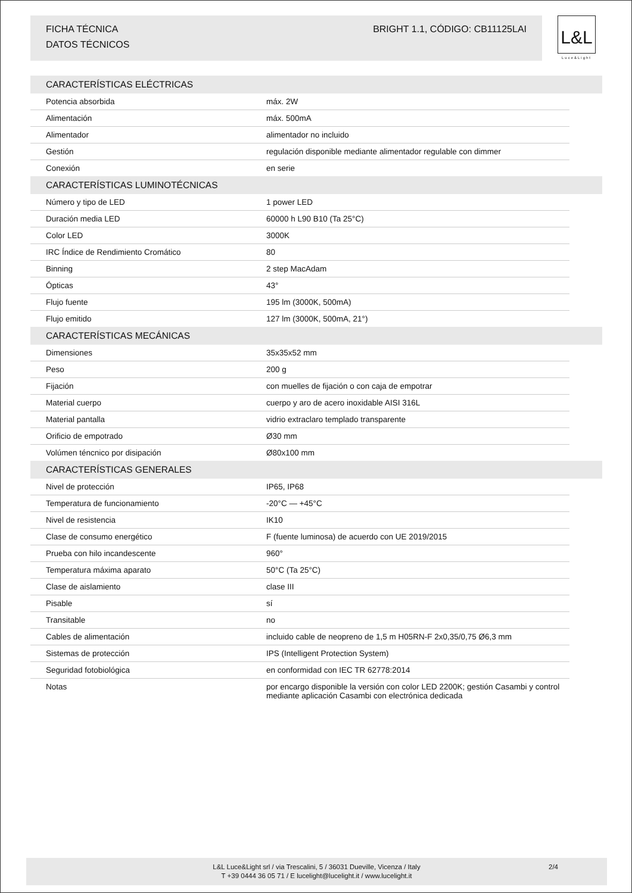FICHA TÉCNICA BRIGHT 1.1, CÓDIGO: CB11125LAI
DATOS TÉCNICOS
L&L
Luce&Light
| CARACTERÍSTICAS ELÉCTRICAS | | |
| --- | --- | --- |
| Potencia absorbida | máx. 2W | |
| Alimentación | máx. 500mA | |
| Alimentador | alimentador no incluido | |
| Gestión | regulación disponible mediante alimentador regulable con dimmer | |
| Conexión | en serie | |
| CARACTERÍSTICAS LUMINOTÉCNICAS | | |
| Número y tipo de LED | 1 power LED | |
| Duración media LED | 60000 h L90 B10 (Ta 25°C) | |
| Color LED | 3000K | |
| IRC Índice de Rendimiento Cromático | 80 | |
| Binning | 2 step MacAdam | |
| Ópticas | 43° | |
| Flujo fuente | 195 lm (3000K, 500mA) | |
| Flujo emitido | 127 lm (3000K, 500mA, 21°) | |
| CARACTERÍSTICAS MECÁNICAS | | |
| Dimensiones | 35x35x52 mm | |
| Peso | 200 g | |
| Fijación | con muelles de fijación o con caja de empotrar | |
| Material cuerpo | cuerpo y aro de acero inoxidable AISI 316L | |
| Material pantalla | vidrio extraclaro templado transparente | |
| Orificio de empotrado | Ø30 mm | |
| Volúmen téncnico por disipación | Ø80x100 mm | |
| CARACTERÍSTICAS GENERALES | | |
| Nivel de protección | IP65, IP68 | |
| Temperatura de funcionamiento | -20°C — +45°C | |
| Nivel de resistencia | IK10 | |
| Clase de consumo energético | F (fuente luminosa) de acuerdo con UE 2019/2015 | |
| Prueba con hilo incandescente | 960° | |
| Temperatura máxima aparato | 50°C (Ta 25°C) | |
| Clase de aislamiento | clase III | |
| Pisable | sí | |
| Transitable | no | |
| Cables de alimentación | incluido cable de neopreno de 1,5 m H05RN-F 2x0,35/0,75 Ø6,3 mm | |
| Sistemas de protección | IPS (Intelligent Protection System) | |
| Seguridad fotobiológica | en conformidad con IEC TR 62778:2014 | |
| Notas | por encargo disponible la versión con color LED 2200K; gestión Casambi y control mediante aplicación Casambi con electrónica dedicada | |
L&L Luce&Light srl / via Trescalini, 5 / 36031 Dueville, Vicenza / Italy
T +39 0444 36 05 71 / E lucelight@lucelight.it / www.lucelight.it
2/4